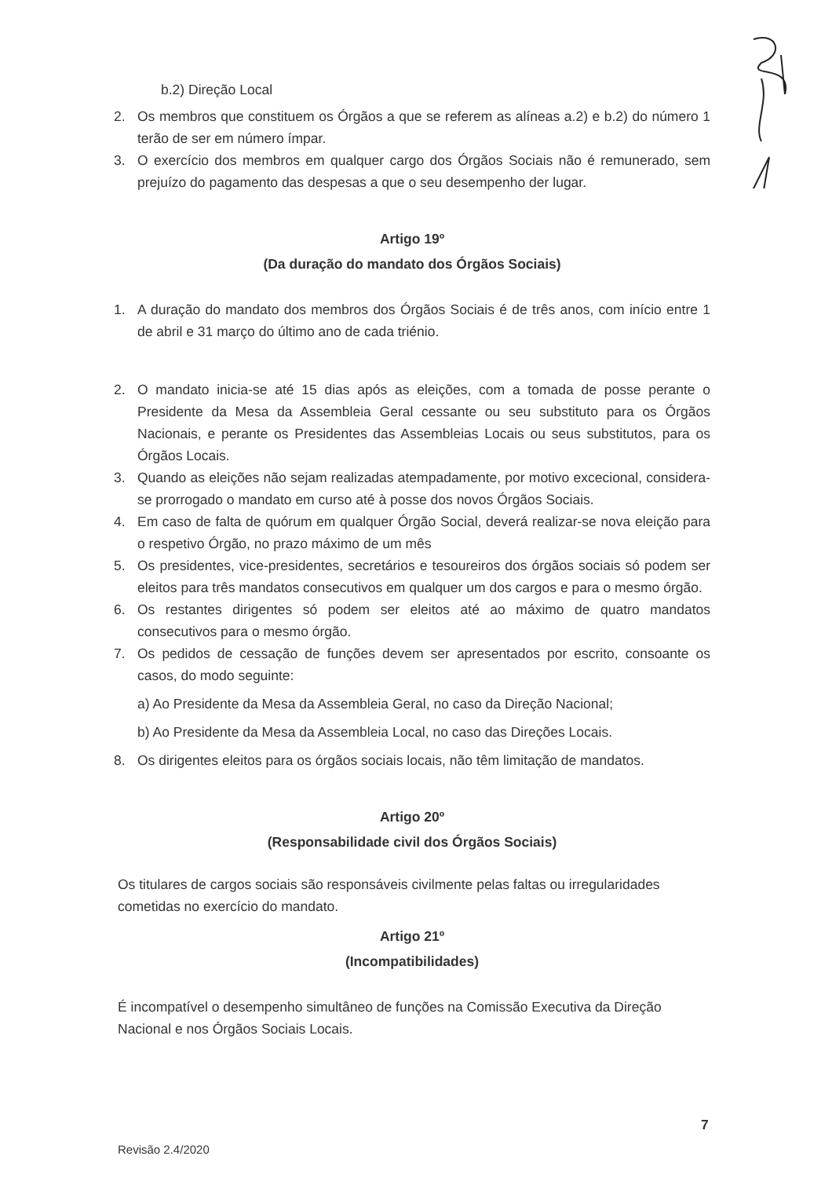b.2) Direção Local
2. Os membros que constituem os Órgãos a que se referem as alíneas a.2) e b.2) do número 1 terão de ser em número ímpar.
3. O exercício dos membros em qualquer cargo dos Órgãos Sociais não é remunerado, sem prejuízo do pagamento das despesas a que o seu desempenho der lugar.
Artigo 19º
(Da duração do mandato dos Órgãos Sociais)
1. A duração do mandato dos membros dos Órgãos Sociais é de três anos, com início entre 1 de abril e 31 março do último ano de cada triénio.
2. O mandato inicia-se até 15 dias após as eleições, com a tomada de posse perante o Presidente da Mesa da Assembleia Geral cessante ou seu substituto para os Órgãos Nacionais, e perante os Presidentes das Assembleias Locais ou seus substitutos, para os Órgãos Locais.
3. Quando as eleições não sejam realizadas atempadamente, por motivo excecional, considera-se prorrogado o mandato em curso até à posse dos novos Órgãos Sociais.
4. Em caso de falta de quórum em qualquer Órgão Social, deverá realizar-se nova eleição para o respetivo Órgão, no prazo máximo de um mês
5. Os presidentes, vice-presidentes, secretários e tesoureiros dos órgãos sociais só podem ser eleitos para três mandatos consecutivos em qualquer um dos cargos e para o mesmo órgão.
6. Os restantes dirigentes só podem ser eleitos até ao máximo de quatro mandatos consecutivos para o mesmo órgão.
7. Os pedidos de cessação de funções devem ser apresentados por escrito, consoante os casos, do modo seguinte:
a) Ao Presidente da Mesa da Assembleia Geral, no caso da Direção Nacional;
b) Ao Presidente da Mesa da Assembleia Local, no caso das Direções Locais.
8. Os dirigentes eleitos para os órgãos sociais locais, não têm limitação de mandatos.
Artigo 20º
(Responsabilidade civil dos Órgãos Sociais)
Os titulares de cargos sociais são responsáveis civilmente pelas faltas ou irregularidades cometidas no exercício do mandato.
Artigo 21º
(Incompatibilidades)
É incompatível o desempenho simultâneo de funções na Comissão Executiva da Direção Nacional e nos Órgãos Sociais Locais.
7
Revisão 2.4/2020